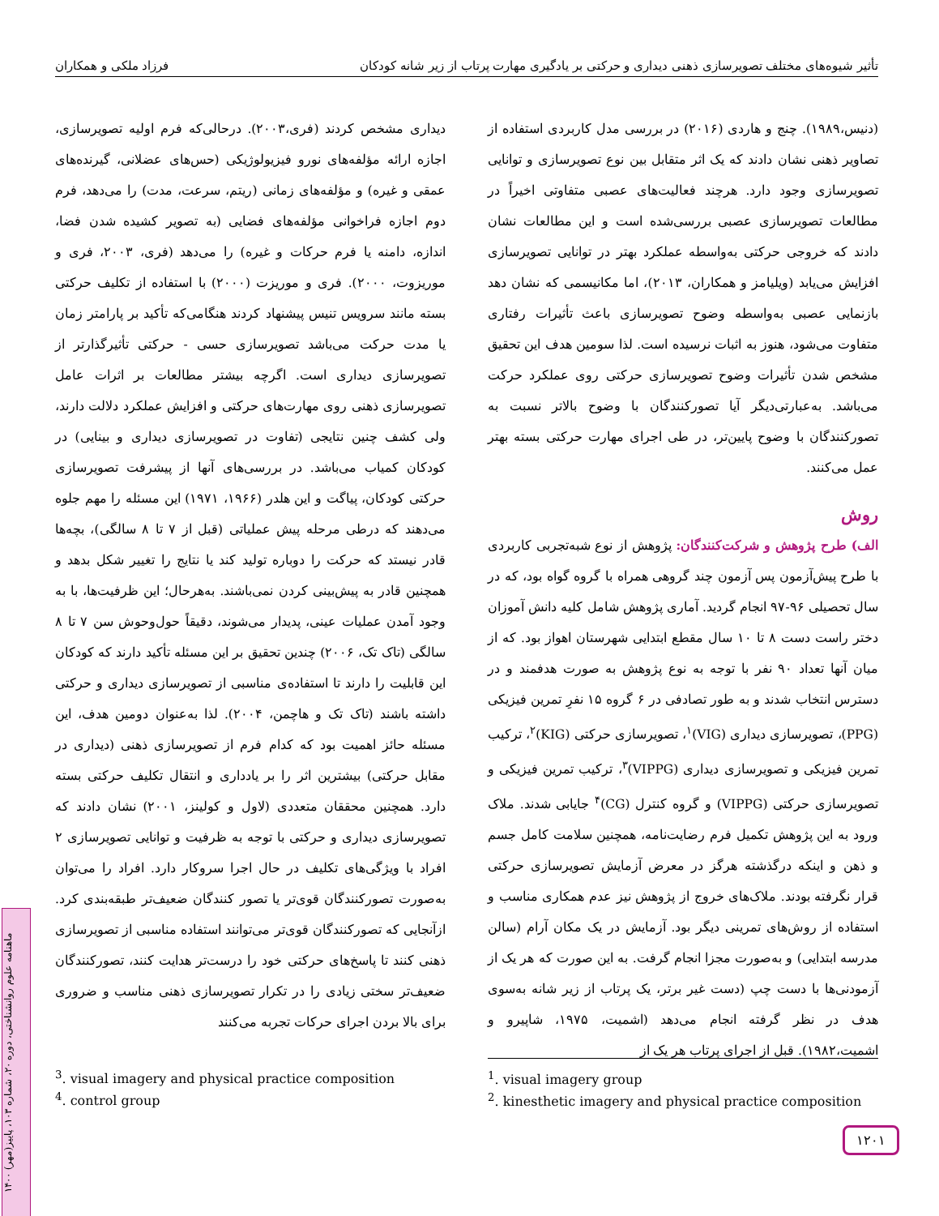تأثیر شیوه‌های مختلف تصویرسازی ذهنی دیداری و حرکتی بر یادگیری مهارت پرتاب از زیر شانه کودکان فرزاد ملکی و همکاران
دیداری مشخص کردند (فری،۲۰۰۳). درحالی‌که فرم اولیه تصویرسازی، اجازه ارائه مؤلفه‌های نورو فیزیولوژیکی (حس‌های عضلانی، گیرنده‌های عمقی و غیره) و مؤلفه‌های زمانی (ریتم، سرعت، مدت) را می‌دهد، فرم دوم اجازه فراخوانی مؤلفه‌های فضایی (به تصویر کشیده شدن فضا، اندازه، دامنه یا فرم حرکات و غیره) را می‌دهد (فری، ۲۰۰۳، فری و موریزوت، ۲۰۰۰). فری و موریزت (۲۰۰۰) با استفاده از تکلیف حرکتی بسته مانند سرویس تنیس پیشنهاد کردند هنگامی‌که تأکید بر پارامتر زمان یا مدت حرکت می‌باشد تصویرسازی حسی - حرکتی تأثیرگذارتر از تصویرسازی دیداری است. اگرچه بیشتر مطالعات بر اثرات عامل تصویرسازی ذهنی روی مهارت‌های حرکتی و افزایش عملکرد دلالت دارند، ولی کشف چنین نتایجی (تفاوت در تصویرسازی دیداری و بینایی) در کودکان کمیاب می‌باشد. در بررسی‌های آنها از پیشرفت تصویرسازی حرکتی کودکان، پیاگت و این هلدر (۱۹۶۶، ۱۹۷۱) این مسئله را مهم جلوه می‌دهند که درطی مرحله پیش عملیاتی (قبل از ۷ تا ۸ سالگی)، بچه‌ها قادر نیستد که حرکت را دوباره تولید کند یا نتایج را تغییر شکل بدهد و همچنین قادر به پیش‌بینی کردن نمی‌باشند. به‌هرحال؛ این ظرفیت‌ها، با به وجود آمدن عملیات عینی، پدیدار می‌شوند، دقیقاً حول‌وحوش سن ۷ تا ۸ سالگی (تاک تک، ۲۰۰۶) چندین تحقیق بر این مسئله تأکید دارند که کودکان این قابلیت را دارند تا استفاده‌ی مناسبی از تصویرسازی دیداری و حرکتی داشته باشند (تاک تک و هاچمن، ۲۰۰۴). لذا به‌عنوان دومین هدف، این مسئله حائز اهمیت بود که کدام فرم از تصویرسازی ذهنی (دیداری در مقابل حرکتی) بیشترین اثر را بر یادداری و انتقال تکلیف حرکتی بسته دارد. همچنین محققان متعددی (لاول و کولینز، ۲۰۰۱) نشان دادند که تصویرسازی دیداری و حرکتی با توجه به ظرفیت و توانایی تصویرسازی ۲ افراد با ویژگی‌های تکلیف در حال اجرا سروکار دارد. افراد را می‌توان به‌صورت تصورکنندگان قوی‌تر یا تصور کنندگان ضعیف‌تر طبقه‌بندی کرد. ازآنجایی که تصورکنندگان قوی‌تر می‌توانند استفاده مناسبی از تصویرسازی ذهنی کنند تا پاسخ‌های حرکتی خود را درست‌تر هدایت کنند، تصورکنندگان ضعیف‌تر سختی زیادی را در تکرار تصویرسازی ذهنی مناسب و ضروری برای بالا بردن اجرای حرکات تجربه می‌کنند
(دنیس،۱۹۸۹). چنج و هاردی (۲۰۱۶) در بررسی مدل کاربردی استفاده از تصاویر ذهنی نشان دادند که یک اثر متقابل بین نوع تصویرسازی و توانایی تصویرسازی وجود دارد. هرچند فعالیت‌های عصبی متفاوتی اخیراً در مطالعات تصویرسازی عصبی بررسی‌شده است و این مطالعات نشان دادند که خروجی حرکتی به‌واسطه عملکرد بهتر در توانایی تصویرسازی افزایش می‌یابد (ویلیامز و همکاران، ۲۰۱۳)، اما مکانیسمی که نشان دهد بازنمایی عصبی به‌واسطه وضوح تصویرسازی باعث تأثیرات رفتاری متفاوت می‌شود، هنوز به اثبات نرسیده است. لذا سومین هدف این تحقیق مشخص شدن تأثیرات وضوح تصویرسازی حرکتی روی عملکرد حرکت می‌باشد. به‌عبارتی‌دیگر آیا تصورکنندگان با وضوح بالاتر نسبت به تصورکنندگان با وضوح پایین‌تر، در طی اجرای مهارت حرکتی بسته بهتر عمل می‌کنند.
روش
الف) طرح پژوهش و شرکت‌کنندگان: پژوهش از نوع شبه‌تجربی کاربردی با طرح پیش‌آزمون پس آزمون چند گروهی همراه با گروه گواه بود، که در سال تحصیلی ۹۶-۹۷ انجام گردید. آماری پژوهش شامل کلیه دانش آموزان دختر راست دست ۸ تا ۱۰ سال مقطع ابتدایی شهرستان اهواز بود. که از میان آنها تعداد ۹۰ نفر با توجه به نوع پژوهش به صورت هدفمند و در دسترس انتخاب شدند و به طور تصادفی در ۶ گروه ۱۵ نفرِ تمرین فیزیکی (PPG)، تصویرسازی دیداری (VIG)<sup>۱</sup>، تصویرسازی حرکتی (KIG)<sup>۲</sup>، ترکیب تمرین فیزیکی و تصویرسازی دیداری (VIPPG)<sup>۳</sup>، ترکیب تمرین فیزیکی و تصویرسازی حرکتی (VIPPG) و گروه کنترل (CG)<sup>۴</sup> جایابی شدند. ملاک ورود به این پژوهش تکمیل فرم رضایت‌نامه، همچنین سلامت کامل جسم و ذهن و اینکه درگذشته هرگز در معرض آزمایش تصویرسازی حرکتی قرار نگرفته بودند. ملاک‌های خروج از پژوهش نیز عدم همکاری مناسب و استفاده از روش‌های تمرینی دیگر بود. آزمایش در یک مکان آرام (سالن مدرسه ابتدایی) و به‌صورت مجزا انجام گرفت. به این صورت که هر یک از آزمودنی‌ها با دست چپ (دست غیر برتر، یک پرتاب از زیر شانه به‌سوی هدف در نظر گرفته انجام می‌دهد (اشمیت، ۱۹۷۵، شاپیرو و اشمیت،۱۹۸۲). قبل از اجرای پرتاب هر یک از
<sup>1</sup>. visual imagery group
<sup>2</sup>. kinesthetic imagery and physical practice composition
<sup>3</sup>. visual imagery and physical practice composition
<sup>4</sup>. control group
۱۲۰۱
ماهنامه علوم روانشناختی، دوره ۲۰، شماره ۱۰۳، پاییز(مهر) ۱۴۰۰